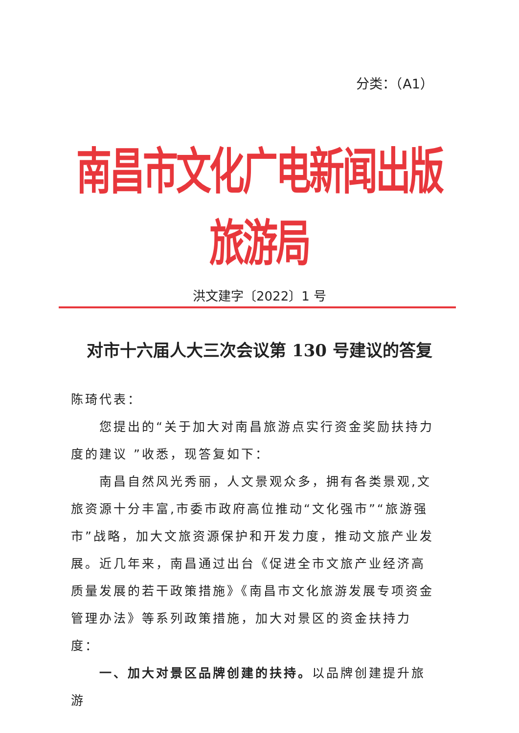分类：（A1）
南昌市文化广电新闻出版旅游局
洪文建字〔2022〕1 号
对市十六届人大三次会议第 130 号建议的答复
陈琦代表：
您提出的“关于加大对南昌旅游点实行资金奖励扶持力度的建议 ”收悉，现答复如下：
南昌自然风光秀丽，人文景观众多，拥有各类景观,文旅资源十分丰富,市委市政府高位推动“文化强市”“旅游强市”战略，加大文旅资源保护和开发力度，推动文旅产业发展。近几年来，南昌通过出台《促进全市文旅产业经济高质量发展的若干政策措施》《南昌市文化旅游发展专项资金管理办法》等系列政策措施，加大对景区的资金扶持力度：
一、加大对景区品牌创建的扶持。以品牌创建提升旅游